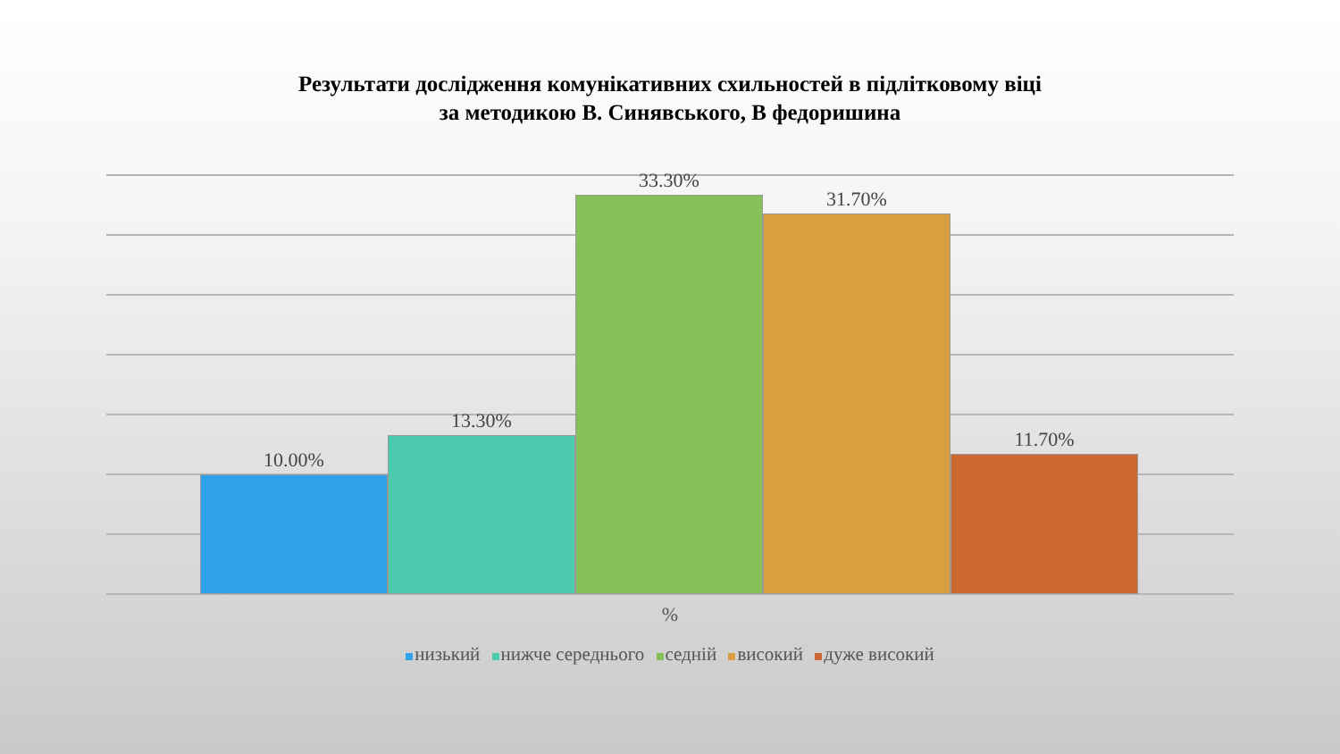Результати дослідження комунікативних схильностей в підлітковому віці
за методикою В. Синявського, В федоришина
10.00%
13.30%
33.30%
31.70%
11.70%
%
низький нижче середнього седній високий дуже високий